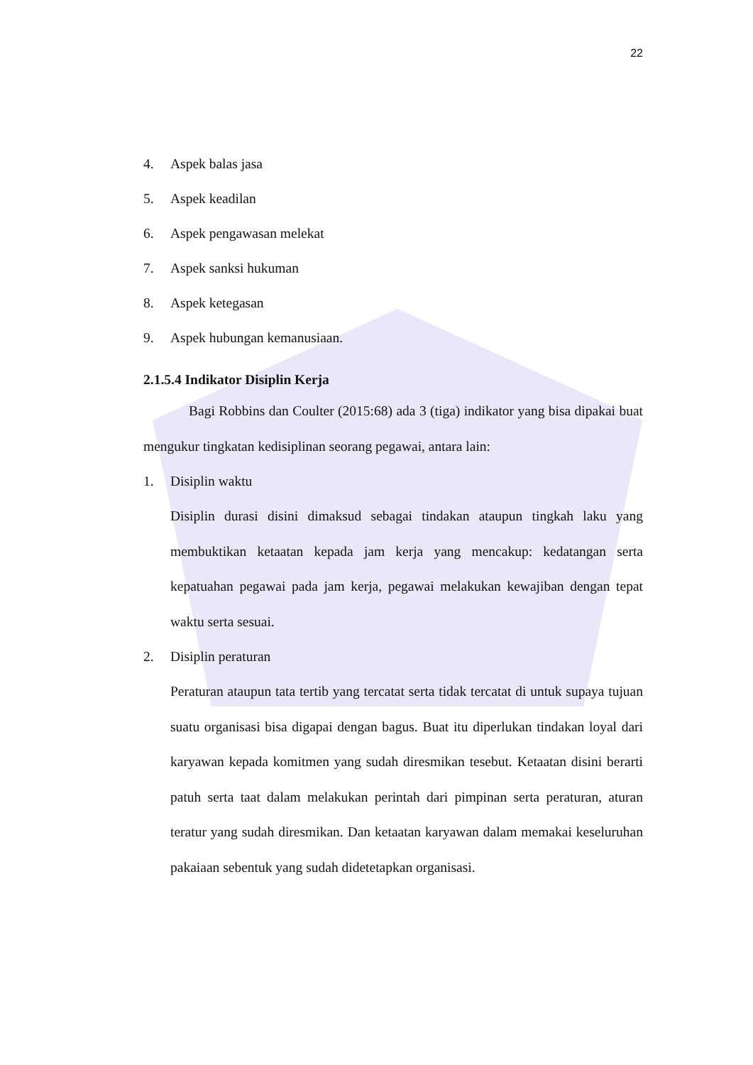22
4. Aspek balas jasa
5. Aspek keadilan
6. Aspek pengawasan melekat
7. Aspek sanksi hukuman
8. Aspek ketegasan
9. Aspek hubungan kemanusiaan.
2.1.5.4 Indikator Disiplin Kerja
Bagi Robbins dan Coulter (2015:68) ada 3 (tiga) indikator yang bisa dipakai buat mengukur tingkatan kedisiplinan seorang pegawai, antara lain:
1. Disiplin waktu
Disiplin durasi disini dimaksud sebagai tindakan ataupun tingkah laku yang membuktikan ketaatan kepada jam kerja yang mencakup: kedatangan serta kepatuahan pegawai pada jam kerja, pegawai melakukan kewajiban dengan tepat waktu serta sesuai.
2. Disiplin peraturan
Peraturan ataupun tata tertib yang tercatat serta tidak tercatat di untuk supaya tujuan suatu organisasi bisa digapai dengan bagus. Buat itu diperlukan tindakan loyal dari karyawan kepada komitmen yang sudah diresmikan tesebut. Ketaatan disini berarti patuh serta taat dalam melakukan perintah dari pimpinan serta peraturan, aturan teratur yang sudah diresmikan. Dan ketaatan karyawan dalam memakai keseluruhan pakaiaan sebentuk yang sudah didetetapkan organisasi.